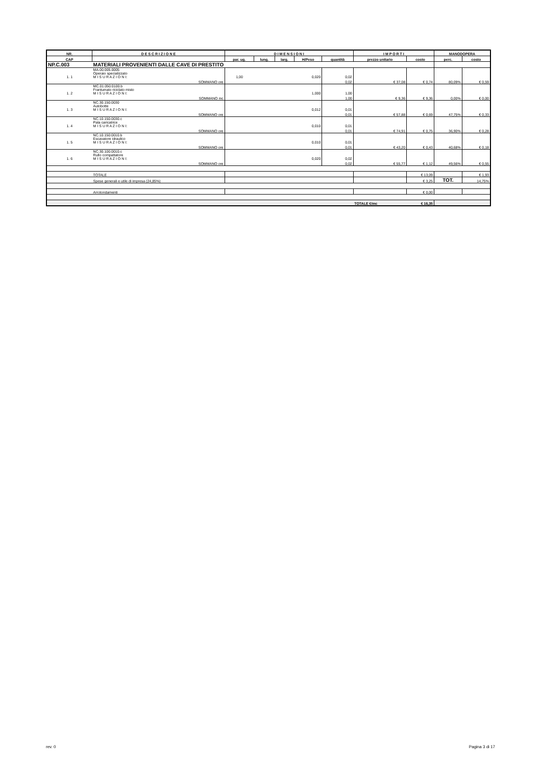| NR. | D E S C R I Z I O N E | D I M E N S I O N I | | | | | I M P O R T I | | MANODOPERA | |
| --- | --- | --- | --- | --- | --- | --- | --- | --- | --- | --- |
| CAP | | par. ug. | lung. | larg. | H/Peso | quantità | prezzo unitario | costo | perc. | costo |
| NP.C.003 | MATERIALI PROVENIENTI DALLE CAVE DI PRESTITO | | | | | | | | | |
| 1. 1 | MA.00.005.0005 Operaio specializzato M I S U R A Z I O N I: | 1,00 | | | 0,020 | 0,02 | | | | |
| | SOMMANO ore | | | | | 0,02 | € 37,08 | € 0,74 | 80,09% | € 0,59 |
| 1. 2 | MC.01.050.0100.b Frantumato riciclato misto M I S U R A Z I O N I: | | | | 1,000 | 1,00 | | | | |
| | SOMMANO mc | | | | | 1,00 | € 9,36 | € 9,36 | 0,00% | € 0,00 |
| 1. 3 | NC.30.150.0030 Autobotte M I S U R A Z I O N I: | | | | 0,012 | 0,01 | | | | |
| | SOMMANO ore | | | | | 0,01 | € 57,88 | € 0,69 | 47,75% | € 0,33 |
| 1. 4 | NC.10.150.0030.c Pala caricatrice M I S U R A Z I O N I: | | | | 0,010 | 0,01 | | | | |
| | SOMMANO ore | | | | | 0,01 | € 74,91 | € 0,75 | 36,90% | € 0,28 |
| 1. 5 | NC.10.150.0010.b Escavatore idraulico M I S U R A Z I O N I: | | | | 0,010 | 0,01 | | | | |
| | SOMMANO ore | | | | | 0,01 | € 43,20 | € 0,43 | 40,68% | € 0,18 |
| 1. 6 | NC.30.100.0010.c Rullo compattatore M I S U R A Z I O N I: | | | | 0,020 | 0,02 | | | | |
| | SOMMANO ore | | | | | 0,02 | € 55,77 | € 1,12 | 49,56% | € 0,55 |
| | TOTALE | | | | | | | € 13,09 | | € 1,93 |
| | Spese generali e utile di impresa (24,85%) | | | | | | | € 3,25 | TOT. | 14,75% |
| | Arrotondamenti | | | | | | | € 0,00 | | |
| | | | | | | | TOTALE €/mc | € 16,35 | | |
rev. 0 Pagina 3 di 17